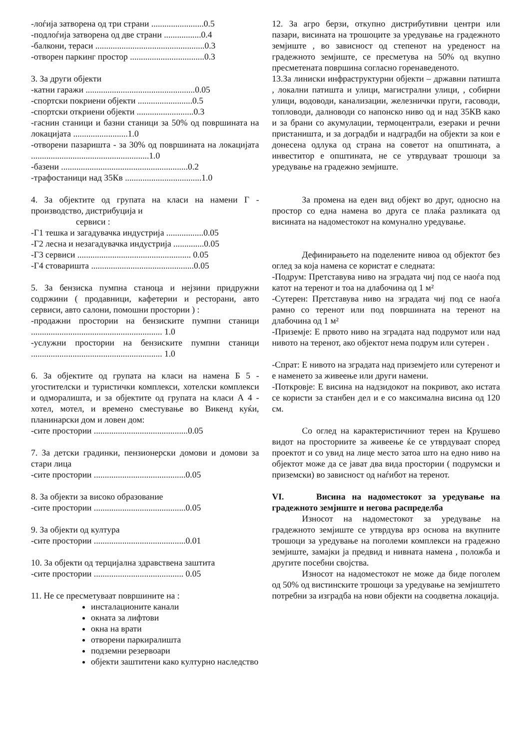-лоѓија затворена од три страни ........................0.5
-подлоѓија затворена од две страни .................0.4
-балкони, тераси ..................................................0.3
-отворен паркинг простор ..................................0.3
3. За други објекти
-катни гаражи ..................................................0.05
-спортски покриени објекти .........................0.5
-спортски откриени објекти ..........................0.3
-гаснин станици и базни станици за 50% од површината на локацијата .........................1.0
-отворени пазаришта - за 30% од површината на локацијата ......................................................1.0
-базени ..........................................................0.2
-трафостаници над 35Кв ...................................1.0
4. За објектите од групата на класи на намени Г - производство, дистрибуција и
сервиси :
-Г1 тешка и загадувачка индустрија .................0.05
-Г2 лесна и незагадувачка индустрија ..............0.05
-Г3 сервиси .................................................... 0.05
-Г4 стоваришта ...............................................0.05
5. За бензиска пумпна станоца и нејзини придружни содржини ( продавници, кафетерии и ресторани, авто сервиси, авто салони, помошни простории ) :
-продажни простории на бензиските пумпни станици ............................................................ 1.0
-услужни простории на бензиските пумпни станици ............................................................ 1.0
6. За објектите од групата на класи на намена Б 5 - угостителски и туристички комплекси, хотелски комплекси и одморалишта, и за објектите од групата на класи А 4 - хотел, мотел, и времено сместување во Викенд куќи, планинарски дом и ловен дом:
-сите простории ...........................................0.05
7. За детски градинки, пензионерски домови и домови за стари лица
-сите простории ..........................................0.05
8. За објекти за високо образование
-сите простории ..........................................0.05
9. За објекти од култура
-сите простории ..........................................0.01
10. За објекти од терцијална здравствена заштита
-сите простории ......................................... 0.05
11. Не се пресметуваат површините на :
инсталационите канали
окната за лифтови
окна на врати
отворени паркиралишта
подземни резервоари
објекти заштитени како културно наследство
12. За агро берзи, откупно дистрибутивни центри или пазари, висината на трошоците за уредување на градежното земјиште , во зависност од степенот на уреденост на градежното земјиште, се пресметува на 50% од вкупно пресметената површина согласно горенаведеното.
13.За линиски инфраструктурни објекти – државни патишта , локални патишта и улици, магистрални улици, , собирни улици, водоводи, канализации, железнички пруги, гасоводи, топловоди, далноводи со напонско ниво од и над 35КВ како и за брани со акумулации, термоцентрали, езераки и речни пристаништа, и за доградби и надградби на објекти за кои е донесена одлука од страна на советот на општината, а инвеститор е општината, не се утврдуваат трошоци за уредување на градежно земјиште.
За промена на еден вид објект во друг, односно на простор со една намена во друга се плаќа разликата од висината на надоместокот на комунално уредување.
Дефинирањето на поделените нивоа од објектот без оглед за која намена се користат е следната:
-Подрум: Претставува ниво на зградата чиј под се наоѓа под катот на теренот и тоа на длабочина од 1 м²
-Сутерен: Претставува ниво на зградата чиј под се наоѓа рамно со теренот или под површината на теренот на длабочина од 1 м²
-Приземје: Е првото ниво на зградата над подрумот или над нивото на теренот, ако објектот нема подрум или сутерен .
-Спрат: Е нивото на зградата над приземјето или сутеренот и е наменето за живеење или други намени.
-Поткровје: Е висина на надзидокот на покривот, ако истата се користи за станбен дел и е со максимална висина од 120 см.
Со оглед на карактеристичниот терен на Крушево видот на просториите за живеење ќе се утврдуваат според проектот и со увид на лице место затоа што на едно ниво на објектот може да се јават два вида простории ( подрумски и приземски) во зависност од наѓибот на теренот.
VI. Висина на надоместокот за уредување на градежното земјиште и негова распределба
Износот на надоместокот за уредување на градежното земјиште се утврдува врз основа на вкупните трошоци за уредување на поголеми комплекси на градежно земјиште, замајки ја предвид и нивната намена , положба и другите посебни својства.
Износот на надоместокот не може да биде поголем од 50% од вистинските трошоци за уредување на земјиштето потребни за изградба на нови објекти на соодветна локација.